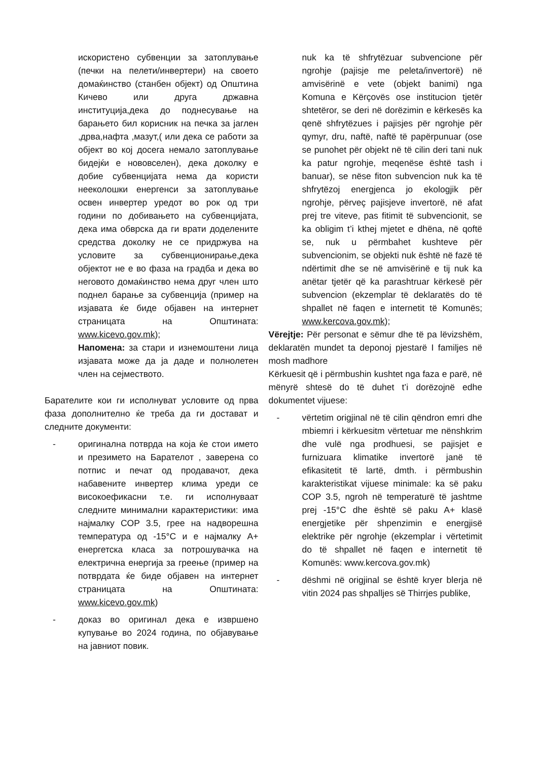искористено субвенции за затоплување (печки на пелети/инвертери) на своето домаќинство (станбен објект) од Општина Кичево или друга државна институција,дека до поднесување на барањето бил корисник на печка за јаглен ,дрва,нафта ,мазут,( или дека се работи за објект во кој досега немало затоплување бидејќи е нововселен), дека доколку е добие субвенцијата нема да користи нееколошки енергенси за затоплување освен инвертер уредот во рок од три години по добивањето на субвенцијата, дека има обврска да ги врати доделените средства доколку не се придржува на условите за субвенционирање,дека објектот не е во фаза на градба и дека во неговото домаќинство нема друг член што поднел барање за субвенција (пример на изјавата ќе биде објавен на интернет страницата на Општината: www.kicevo.gov.mk);
Напомена: за стари и изнемоштени лица изјавата може да ја даде и полнолетен член на сејмеството.
Барателите кои ги исполнуват условите од прва фаза дополнително ќе треба да ги достават и следните документи:
- оригинална потврда на која ќе стои името и презимето на Барателот , заверена со потпис и печат од продавачот, дека набавените инвертер клима уреди се високоефикасни т.е. ги исполнуваат следните минимални карактеристики: има најмалку COP 3.5, грее на надворешна температура од -15°C и е најмалку А+ енергетска класа за потрошувачка на електрична енергија за греење (пример на потврдата ќе биде објавен на интернет страницата на Општината: www.kicevo.gov.mk)
- доказ во оригинал дека е извршено купување во 2024 година, по објавување на јавниот повик.
nuk ka të shfrytëzuar subvencione për ngrohje (pajisje me peleta/invertorë) në amvisërinë e vete (objekt banimi) nga Komuna e Kërçovës ose institucion tjetër shtetëror, se deri në dorëzimin e kërkesës ka qenë shfrytëzues i pajisjes për ngrohje për qymyr, dru, naftë, naftë të papërpunuar (ose se punohet për objekt në të cilin deri tani nuk ka patur ngrohje, meqenëse është tash i banuar), se nëse fiton subvencion nuk ka të shfrytëzoj energjenca jo ekologjik për ngrohje, përveç pajisjeve invertorë, në afat prej tre viteve, pas fitimit të subvencionit, se ka obligim t’i kthej mjetet e dhëna, në qoftë se, nuk u përmbahet kushteve për subvencionim, se objekti nuk është në fazë të ndërtimit dhe se në amvisërinë e tij nuk ka anëtar tjetër që ka parashtruar kërkesë për subvencion (ekzemplar të deklaratës do të shpallet në faqen e internetit të Komunës; www.kercova.gov.mk);
Vërejtje: Për personat e sëmur dhe të pa lëvizshëm, deklaratën mundet ta deponoj pjestarë I familjes në mosh madhore
Kërkuesit që i përmbushin kushtet nga faza e parë, në mënyrë shtesë do të duhet t’i dorëzojnë edhe dokumentet vijuese:
- vërtetim origjinal në të cilin qëndron emri dhe mbiemri i kërkuesitm vërtetuar me nënshkrim dhe vulë nga prodhuesi, se pajisjet e furnizuara klimatike invertorë janë të efikasitetit të lartë, dmth. i përmbushin karakteristikat vijuese minimale: ka së paku COP 3.5, ngroh në temperaturë të jashtme prej -15°C dhe është së paku A+ klasë energjetike për shpenzimin e energjisë elektrike për ngrohje (ekzemplar i vërtetimit do të shpallet në faqen e internetit të Komunës: www.kercova.gov.mk)
- dëshmi në origjinal se është kryer blerja në vitin 2024 pas shpalljes së Thirrjes publike,